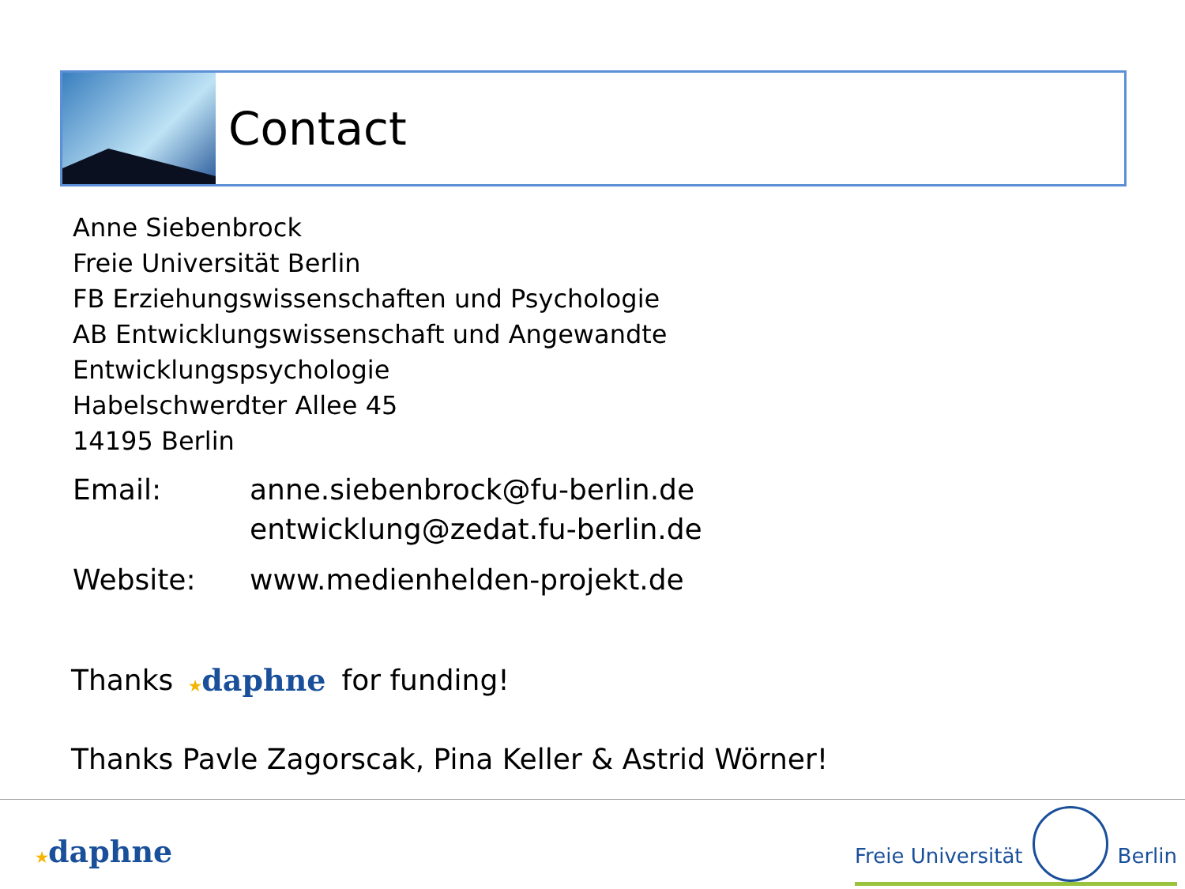Contact
Anne Siebenbrock
Freie Universität Berlin
FB Erziehungswissenschaften und Psychologie
AB Entwicklungswissenschaft und Angewandte
Entwicklungspsychologie
Habelschwerdter Allee 45
14195 Berlin
Email: anne.siebenbrock@fu-berlin.de
entwicklung@zedat.fu-berlin.de
Website: www.medienhelden-projekt.de
Thanks ★daphne for funding!
Thanks Pavle Zagorscak, Pina Keller & Astrid Wörner!
★daphne
Freie Universität Berlin